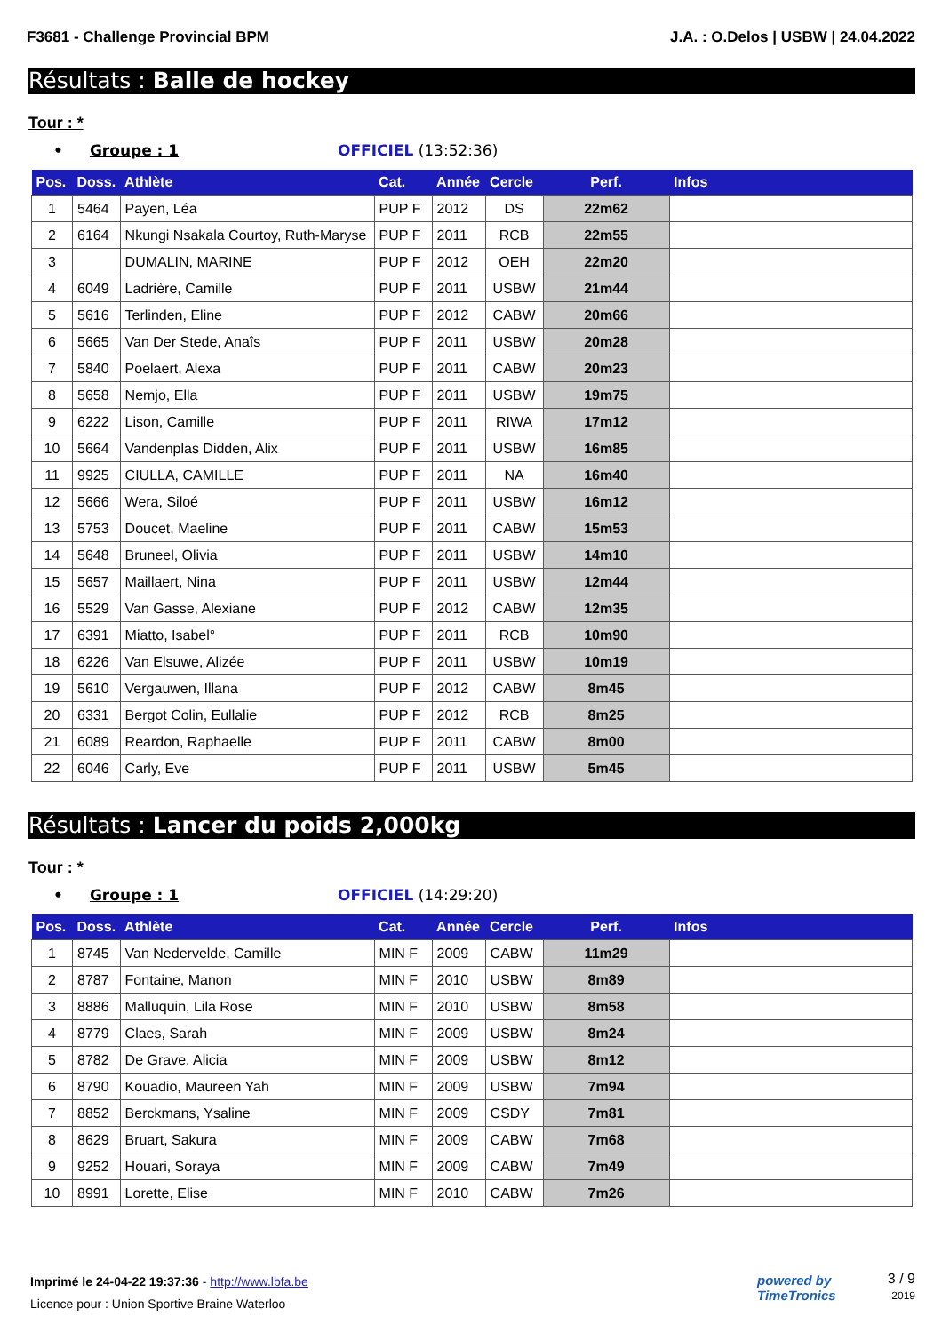F3681 - Challenge Provincial BPM J.A. : O.Delos | USBW | 24.04.2022
Résultats : Balle de hockey
Tour : *
• Groupe : 1 OFFICIEL (13:52:36)
| Pos. | Doss. | Athlète | Cat. | Année | Cercle | Perf. | Infos |
| --- | --- | --- | --- | --- | --- | --- | --- |
| 1 | 5464 | Payen, Léa | PUP F | 2012 | DS | 22m62 | |
| 2 | 6164 | Nkungi Nsakala Courtoy, Ruth-Maryse | PUP F | 2011 | RCB | 22m55 | |
| 3 | | DUMALIN, MARINE | PUP F | 2012 | OEH | 22m20 | |
| 4 | 6049 | Ladrière, Camille | PUP F | 2011 | USBW | 21m44 | |
| 5 | 5616 | Terlinden, Eline | PUP F | 2012 | CABW | 20m66 | |
| 6 | 5665 | Van Der Stede, Anaîs | PUP F | 2011 | USBW | 20m28 | |
| 7 | 5840 | Poelaert, Alexa | PUP F | 2011 | CABW | 20m23 | |
| 8 | 5658 | Nemjo, Ella | PUP F | 2011 | USBW | 19m75 | |
| 9 | 6222 | Lison, Camille | PUP F | 2011 | RIWA | 17m12 | |
| 10 | 5664 | Vandenplas Didden, Alix | PUP F | 2011 | USBW | 16m85 | |
| 11 | 9925 | CIULLA, CAMILLE | PUP F | 2011 | NA | 16m40 | |
| 12 | 5666 | Wera, Siloé | PUP F | 2011 | USBW | 16m12 | |
| 13 | 5753 | Doucet, Maeline | PUP F | 2011 | CABW | 15m53 | |
| 14 | 5648 | Bruneel, Olivia | PUP F | 2011 | USBW | 14m10 | |
| 15 | 5657 | Maillaert, Nina | PUP F | 2011 | USBW | 12m44 | |
| 16 | 5529 | Van Gasse, Alexiane | PUP F | 2012 | CABW | 12m35 | |
| 17 | 6391 | Miatto, Isabel° | PUP F | 2011 | RCB | 10m90 | |
| 18 | 6226 | Van Elsuwe, Alizée | PUP F | 2011 | USBW | 10m19 | |
| 19 | 5610 | Vergauwen, Illana | PUP F | 2012 | CABW | 8m45 | |
| 20 | 6331 | Bergot Colin, Eullalie | PUP F | 2012 | RCB | 8m25 | |
| 21 | 6089 | Reardon, Raphaelle | PUP F | 2011 | CABW | 8m00 | |
| 22 | 6046 | Carly, Eve | PUP F | 2011 | USBW | 5m45 | |
Résultats : Lancer du poids 2,000kg
Tour : *
• Groupe : 1 OFFICIEL (14:29:20)
| Pos. | Doss. | Athlète | Cat. | Année | Cercle | Perf. | Infos |
| --- | --- | --- | --- | --- | --- | --- | --- |
| 1 | 8745 | Van Nedervelde, Camille | MIN F | 2009 | CABW | 11m29 | |
| 2 | 8787 | Fontaine, Manon | MIN F | 2010 | USBW | 8m89 | |
| 3 | 8886 | Malluquin, Lila Rose | MIN F | 2010 | USBW | 8m58 | |
| 4 | 8779 | Claes, Sarah | MIN F | 2009 | USBW | 8m24 | |
| 5 | 8782 | De Grave, Alicia | MIN F | 2009 | USBW | 8m12 | |
| 6 | 8790 | Kouadio, Maureen Yah | MIN F | 2009 | USBW | 7m94 | |
| 7 | 8852 | Berckmans, Ysaline | MIN F | 2009 | CSDY | 7m81 | |
| 8 | 8629 | Bruart, Sakura | MIN F | 2009 | CABW | 7m68 | |
| 9 | 9252 | Houari, Soraya | MIN F | 2009 | CABW | 7m49 | |
| 10 | 8991 | Lorette, Elise | MIN F | 2010 | CABW | 7m26 | |
Imprimé le 24-04-22 19:37:36 - http://www.lbfa.be
Licence pour : Union Sportive Braine Waterloo
powered by
TimeTronics
3 / 9
2019